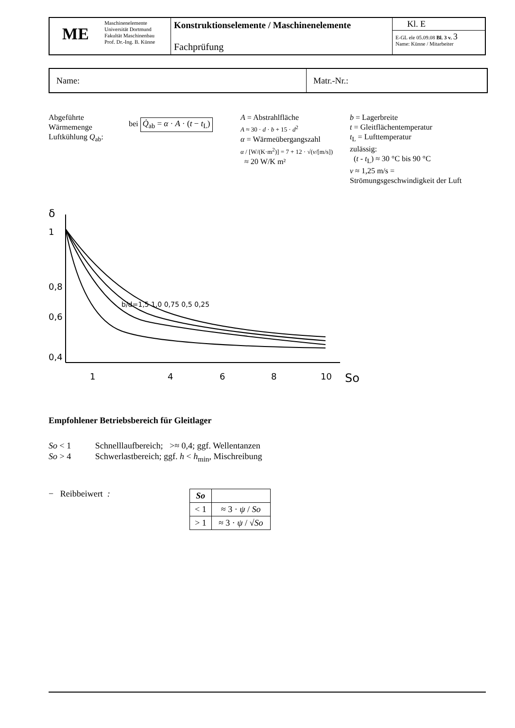| ME | Maschinenelemente Universität Dortmund Fakultät Maschinenbau Prof. Dr.-Ing. B. Künne | Konstruktionselemente / Maschinenelemente Fachprüfung | Kl. E E-GL ele 05.09.08 Bl. 3 v. 3 Name: Künne / Mitarbeiter |
Name: Matr.-Nr.:
Abgeführte
Wärmemenge
Luftkühlung Q<sub>ab</sub>:
bei Q̇<sub>ab</sub> = α · A · (t − t<sub>L</sub>)
A = Abstrahlfläche
A ≈ 30 · d · b + 15 · d<sup>2</sup>
α = Wärmeübergangszahl
α / [W/(K·m<sup>2</sup>)] = 7 + 12 · √(v/[m/s])
≈ 20 W/K m²
b = Lagerbreite
t = Gleitflächentemperatur
t<sub>L</sub> = Lufttemperatur
zulässig:
(t - t<sub>L</sub>) ≈ 30 °C bis 90 °C
v ≈ 1,25 m/s = Strömungsgeschwindigkeit der Luft
δ
1
0,8
0,6
0,4
1
4
6
8
10
So
b/d=1,5 1,0 0,75 0,5 0,25
Empfohlener Betriebsbereich für Gleitlager
So < 1 Schnelllaufbereich; >≈ 0,4; ggf. Wellentanzen
So > 4 Schwerlastbereich; ggf. h < h<sub>min</sub>, Mischreibung
− Reibbeiwert :
| So | |
| --- | --- |
| < 1 | ≈ 3 · ψ / So |
| > 1 | ≈ 3 · ψ / √ So |